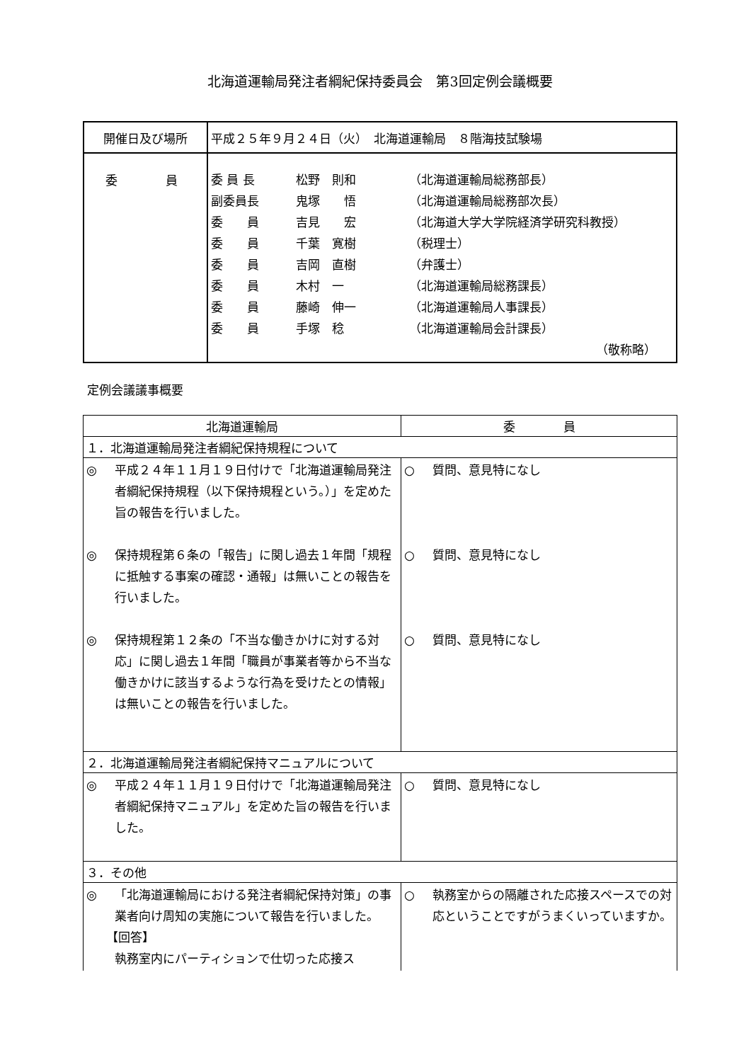北海道運輸局発注者綱紀保持委員会　第3回定例会議概要
| 開催日及び場所 | 平成２５年９月２４日（火） 北海道運輸局 ８階海技試験場 |
| 委 員 | 委 員 長 松野 則和 （北海道運輸局総務部長） 副委員長 鬼塚 悟 （北海道運輸局総務部次長） 委 員 吉見 宏 （北海道大学大学院経済学研究科教授） 委 員 千葉 寛樹 （税理士） 委 員 吉岡 直樹 （弁護士） 委 員 木村 一 （北海道運輸局総務課長） 委 員 藤崎 伸一 （北海道運輸局人事課長） 委 員 手塚 稔 （北海道運輸局会計課長） （敬称略） |
定例会議議事概要
| 北海道運輸局 | 委 員 |
| --- | --- |
| １．北海道運輸局発注者綱紀保持規程について | |
| ◎ 平成２４年１１月１９日付けで「北海道運輸局発注者綱紀保持規程（以下保持規程という。）」を定めた旨の報告を行いました。 ◎ 保持規程第６条の「報告」に関し過去１年間「規程に抵触する事案の確認・通報」は無いことの報告を行いました。 ◎ 保持規程第１２条の「不当な働きかけに対する対応」に関し過去１年間「職員が事業者等から不当な働きかけに該当するような行為を受けたとの情報」は無いことの報告を行いました。 | ○ 質問、意見特になし ○ 質問、意見特になし ○ 質問、意見特になし |
| ２．北海道運輸局発注者綱紀保持マニュアルについて | |
| ◎ 平成２４年１１月１９日付けで「北海道運輸局発注者綱紀保持マニュアル」を定めた旨の報告を行いました。 | ○ 質問、意見特になし |
| ３．その他 | |
| ◎ 「北海道運輸局における発注者綱紀保持対策」の事業者向け周知の実施について報告を行いました。 【回答】 執務室内にパーティションで仕切った応接ス | ○ 執務室からの隔離された応接スペースでの対応ということですがうまくいっていますか。 |